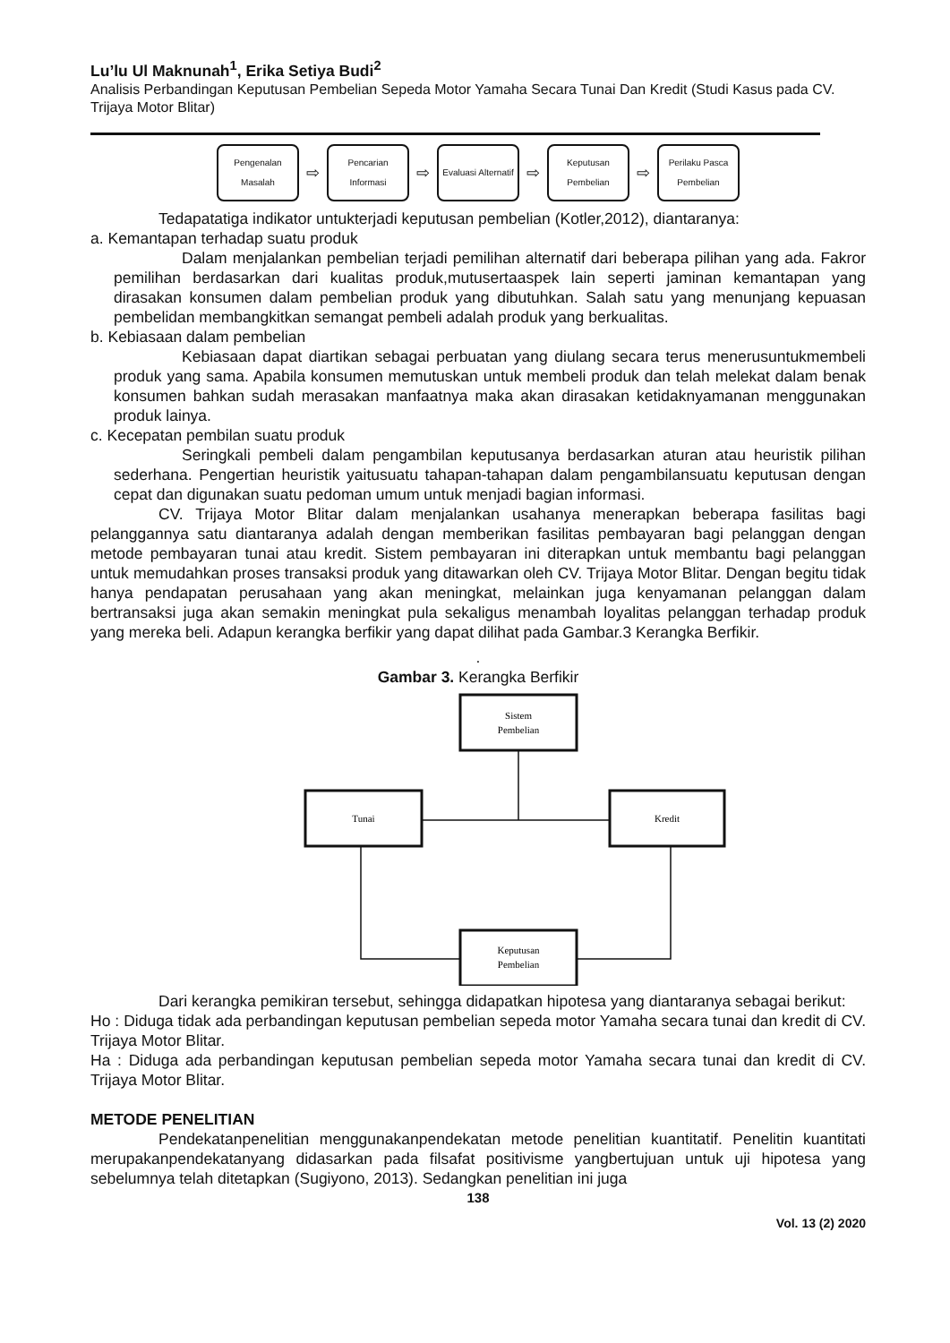Lu’lu Ul Maknunah<sup>1</sup>, Erika Setiya Budi<sup>2</sup>
Analisis Perbandingan Keputusan Pembelian Sepeda Motor Yamaha Secara Tunai Dan Kredit (Studi Kasus pada CV. Trijaya Motor Blitar)
Pengenalan Masalah
⇨
Pencarian Informasi
⇨
Evaluasi Alternatif
⇨
Keputusan Pembelian
⇨
Perilaku Pasca Pembelian
Tedapatatiga indikator untukterjadi keputusan pembelian (Kotler,2012), diantaranya:
a. Kemantapan terhadap suatu produk
Dalam menjalankan pembelian terjadi pemilihan alternatif dari beberapa pilihan yang ada. Fakror pemilihan berdasarkan dari kualitas produk,mutusertaaspek lain seperti jaminan kemantapan yang dirasakan konsumen dalam pembelian produk yang dibutuhkan. Salah satu yang menunjang kepuasan pembelidan membangkitkan semangat pembeli adalah produk yang berkualitas.
b. Kebiasaan dalam pembelian
Kebiasaan dapat diartikan sebagai perbuatan yang diulang secara terus menerusuntukmembeli produk yang sama. Apabila konsumen memutuskan untuk membeli produk dan telah melekat dalam benak konsumen bahkan sudah merasakan manfaatnya maka akan dirasakan ketidaknyamanan menggunakan produk lainya.
c. Kecepatan pembilan suatu produk
Seringkali pembeli dalam pengambilan keputusanya berdasarkan aturan atau heuristik pilihan sederhana. Pengertian heuristik yaitusuatu tahapan-tahapan dalam pengambilansuatu keputusan dengan cepat dan digunakan suatu pedoman umum untuk menjadi bagian informasi.
CV. Trijaya Motor Blitar dalam menjalankan usahanya menerapkan beberapa fasilitas bagi pelanggannya satu diantaranya adalah dengan memberikan fasilitas pembayaran bagi pelanggan dengan metode pembayaran tunai atau kredit. Sistem pembayaran ini diterapkan untuk membantu bagi pelanggan untuk memudahkan proses transaksi produk yang ditawarkan oleh CV. Trijaya Motor Blitar. Dengan begitu tidak hanya pendapatan perusahaan yang akan meningkat, melainkan juga kenyamanan pelanggan dalam bertransaksi juga akan semakin meningkat pula sekaligus menambah loyalitas pelanggan terhadap produk yang mereka beli. Adapun kerangka berfikir yang dapat dilihat pada Gambar.3 Kerangka Berfikir.
.
Gambar 3. Kerangka Berfikir
Sistem
Pembelian
Tunai
Kredit
Keputusan
Pembelian
Dari kerangka pemikiran tersebut, sehingga didapatkan hipotesa yang diantaranya sebagai berikut:
Ho : Diduga tidak ada perbandingan keputusan pembelian sepeda motor Yamaha secara tunai dan kredit di CV. Trijaya Motor Blitar.
Ha : Diduga ada perbandingan keputusan pembelian sepeda motor Yamaha secara tunai dan kredit di CV. Trijaya Motor Blitar.
METODE PENELITIAN
Pendekatanpenelitian menggunakanpendekatan metode penelitian kuantitatif. Penelitin kuantitati merupakanpendekatanyang didasarkan pada filsafat positivisme yangbertujuan untuk uji hipotesa yang sebelumnya telah ditetapkan (Sugiyono, 2013). Sedangkan penelitian ini juga
138
Vol. 13 (2) 2020